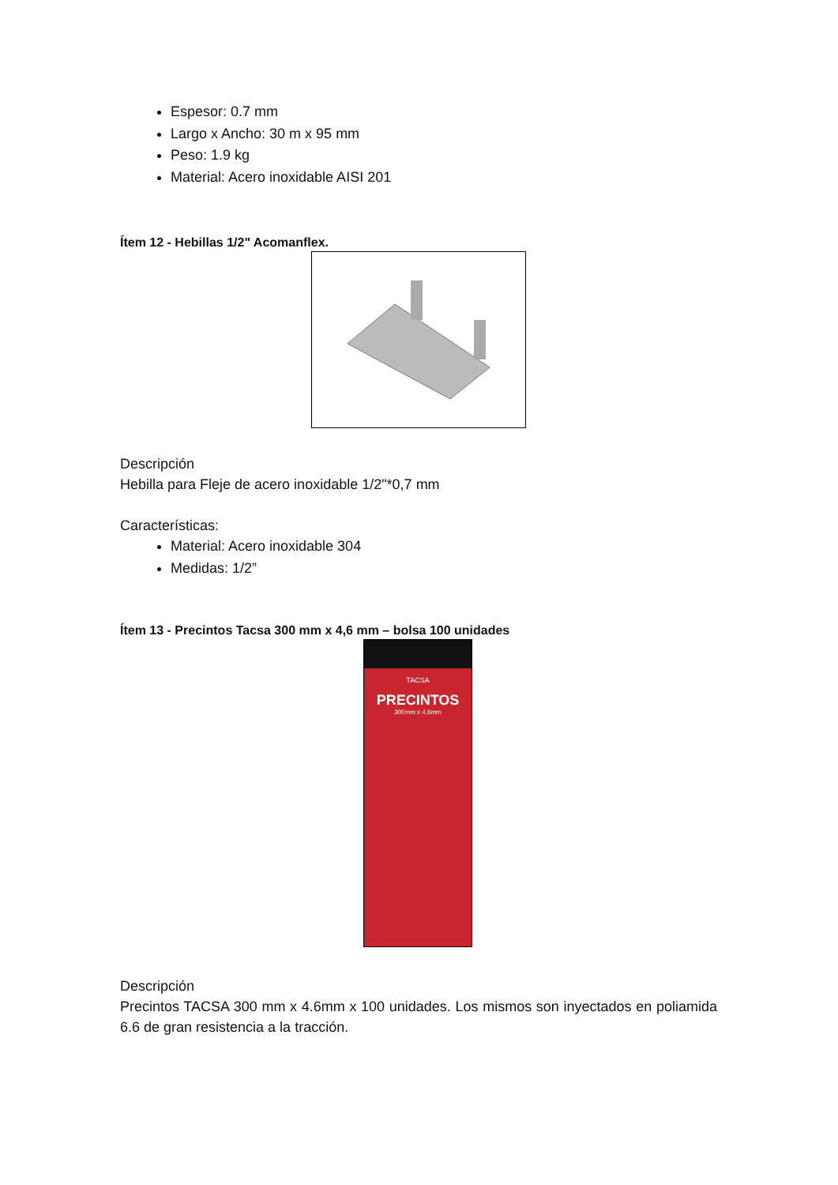Espesor: 0.7 mm
Largo x Ancho: 30 m x 95 mm
Peso: 1.9 kg
Material: Acero inoxidable AISI 201
Ítem 12 - Hebillas 1/2" Acomanflex.
Descripción
Hebilla para Fleje de acero inoxidable 1/2"*0,7 mm
Características:
Material: Acero inoxidable 304
Medidas: 1/2”
Ítem 13 - Precintos Tacsa 300 mm x 4,6 mm – bolsa 100 unidades
TACSA
PRECINTOS
300mm x 4,6mm
Descripción
Precintos TACSA 300 mm x 4.6mm x 100 unidades. Los mismos son inyectados en poliamida 6.6 de gran resistencia a la tracción.